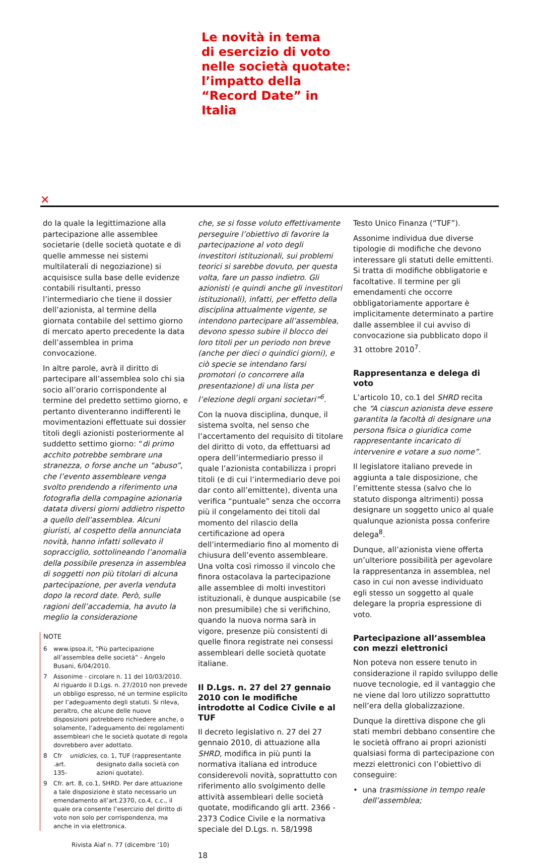Le novità in tema
di esercizio di voto
nelle società quotate:
l’impatto della
“Record Date” in
Italia
✕
do la quale la legittimazione alla partecipazione alle assemblee societarie (delle società quotate e di quelle ammesse nei sistemi multilaterali di negoziazione) si acquisisce sulla base delle evidenze contabili risultanti, presso l’intermediario che tiene il dossier dell’azionista, al termine della giornata contabile del settimo giorno di mercato aperto precedente la data dell’assemblea in prima convocazione.
In altre parole, avrà il diritto di partecipare all’assemblea solo chi sia socio all’orario corrispondente al termine del predetto settimo giorno, e pertanto diventeranno indifferenti le movimentazioni effettuate sui dossier titoli degli azionisti posteriormente al suddetto settimo giorno: “di primo acchito potrebbe sembrare una stranezza, o forse anche un “abuso”, che l’evento assembleare venga svolto prendendo a riferimento una fotografia della compagine azionaria datata diversi giorni addietro rispetto a quello dell’assemblea. Alcuni giuristi, al cospetto della annunciata novità, hanno infatti sollevato il sopracciglio, sottolineando l’anomalia della possibile presenza in assemblea di soggetti non più titolari di alcuna partecipazione, per averla venduta dopo la record date. Però, sulle ragioni dell’accademia, ha avuto la meglio la considerazione
NOTE
6 www.ipsoa.it, “Più partecipazione all’assemblea delle società” - Angelo Busani, 6/04/2010.
7 Assonime - circolare n. 11 del 10/03/2010. Al riguardo il D.Lgs. n. 27/2010 non prevede un obbligo espresso, né un termine esplicito per l’adeguamento degli statuti. Si rileva, peraltro, che alcune delle nuove disposizioni potrebbero richiedere anche, o solamente, l’adeguamento dei regolamenti assembleari che le società quotate di regola dovrebbero aver adottato.
8 Cfr .art. 135- unidicies, co. 1, TUF (rappresentante designato dalla società con azioni quotate).
9 Cfr. art. 8, co.1, SHRD. Per dare attuazione a tale disposizione è stato necessario un emendamento all’art.2370, co.4, c.c., il quale ora consente l’esercizio del diritto di voto non solo per corrispondenza, ma anche in via elettronica.
Rivista Aiaf n. 77 (dicembre ‘10)
che, se si fosse voluto effettivamente perseguire l’obiettivo di favorire la partecipazione al voto degli investitori istituzionali, sui problemi teorici si sarebbe dovuto, per questa volta, fare un passo indietro. Gli azionisti (e quindi anche gli investitori istituzionali), infatti, per effetto della disciplina attualmente vigente, se intendono partecipare all’assemblea, devono spesso subire il blocco dei loro titoli per un periodo non breve (anche per dieci o quindici giorni), e ciò specie se intendano farsi promotori (o concorrere alla presentazione) di una lista per l’elezione degli organi societari”<sup>6</sup>.
Con la nuova disciplina, dunque, il sistema svolta, nel senso che l’accertamento del requisito di titolare del diritto di voto, da effettuarsi ad opera dell’intermediario presso il quale l’azionista contabilizza i propri titoli (e di cui l’intermediario deve poi dar conto all’emittente), diventa una verifica “puntuale” senza che occorra più il congelamento dei titoli dal momento del rilascio della certificazione ad opera dell’intermediario fino al momento di chiusura dell’evento assembleare. Una volta così rimosso il vincolo che finora ostacolava la partecipazione alle assemblee di molti investitori istituzionali, è dunque auspicabile (se non presumibile) che si verifichino, quando la nuova norma sarà in vigore, presenze più consistenti di quelle finora registrate nei consessi assembleari delle società quotate italiane.
Il D.Lgs. n. 27 del 27 gennaio 2010 con le modifiche introdotte al Codice Civile e al TUF
Il decreto legislativo n. 27 del 27 gennaio 2010, di attuazione alla SHRD, modifica in più punti la normativa italiana ed introduce considerevoli novità, soprattutto con riferimento allo svolgimento delle attività assembleari delle società quotate, modificando gli artt. 2366 - 2373 Codice Civile e la normativa speciale del D.Lgs. n. 58/1998
18
Testo Unico Finanza (“TUF”).
Assonime individua due diverse tipologie di modifiche che devono interessare gli statuti delle emittenti. Si tratta di modifiche obbligatorie e facoltative. Il termine per gli emendamenti che occorre obbligatoriamente apportare è implicitamente determinato a partire dalle assemblee il cui avviso di convocazione sia pubblicato dopo il 31 ottobre 2010<sup>7</sup>.
Rappresentanza e delega di voto
L’articolo 10, co.1 del SHRD recita che “A ciascun azionista deve essere garantita la facoltà di designare una persona fisica o giuridica come rappresentante incaricato di intervenire e votare a suo nome”.
Il legislatore italiano prevede in aggiunta a tale disposizione, che l’emittente stessa (salvo che lo statuto disponga altrimenti) possa designare un soggetto unico al quale qualunque azionista possa conferire delega<sup>8</sup>.
Dunque, all’azionista viene offerta un’ulteriore possibilità per agevolare la rappresentanza in assemblea, nel caso in cui non avesse individuato egli stesso un soggetto al quale delegare la propria espressione di voto.
Partecipazione all’assemblea con mezzi elettronici
Non poteva non essere tenuto in considerazione il rapido sviluppo delle nuove tecnologie, ed il vantaggio che ne viene dal loro utilizzo soprattutto nell’era della globalizzazione.
Dunque la direttiva dispone che gli stati membri debbano consentire che le società offrano ai propri azionisti qualsiasi forma di partecipazione con mezzi elettronici con l’obiettivo di conseguire:
• una trasmissione in tempo reale dell’assemblea;